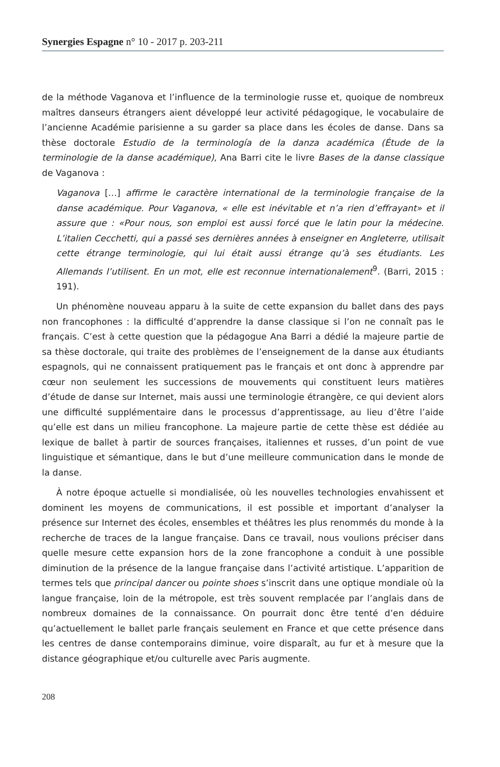Synergies Espagne n° 10 - 2017 p. 203-211
de la méthode Vaganova et l’influence de la terminologie russe et, quoique de nombreux maîtres danseurs étrangers aient développé leur activité pédagogique, le vocabulaire de l’ancienne Académie parisienne a su garder sa place dans les écoles de danse. Dans sa thèse doctorale Estudio de la terminología de la danza académica (Étude de la terminologie de la danse académique), Ana Barri cite le livre Bases de la danse classique de Vaganova :
Vaganova […] affirme le caractère international de la terminologie française de la danse académique. Pour Vaganova, « elle est inévitable et n’a rien d’effrayant» et il assure que : «Pour nous, son emploi est aussi forcé que le latin pour la médecine. L’italien Cecchetti, qui a passé ses dernières années à enseigner en Angleterre, utilisait cette étrange terminologie, qui lui était aussi étrange qu’à ses étudiants. Les Allemands l’utilisent. En un mot, elle est reconnue internationalement<sup>9</sup>. (Barri, 2015 : 191).
Un phénomène nouveau apparu à la suite de cette expansion du ballet dans des pays non francophones : la difficulté d’apprendre la danse classique si l’on ne connaît pas le français. C’est à cette question que la pédagogue Ana Barri a dédié la majeure partie de sa thèse doctorale, qui traite des problèmes de l’enseignement de la danse aux étudiants espagnols, qui ne connaissent pratiquement pas le français et ont donc à apprendre par cœur non seulement les successions de mouvements qui constituent leurs matières d’étude de danse sur Internet, mais aussi une terminologie étrangère, ce qui devient alors une difficulté supplémentaire dans le processus d’apprentissage, au lieu d’être l’aide qu’elle est dans un milieu francophone. La majeure partie de cette thèse est dédiée au lexique de ballet à partir de sources françaises, italiennes et russes, d’un point de vue linguistique et sémantique, dans le but d’une meilleure communication dans le monde de la danse.
À notre époque actuelle si mondialisée, où les nouvelles technologies envahissent et dominent les moyens de communications, il est possible et important d’analyser la présence sur Internet des écoles, ensembles et théâtres les plus renommés du monde à la recherche de traces de la langue française. Dans ce travail, nous voulions préciser dans quelle mesure cette expansion hors de la zone francophone a conduit à une possible diminution de la présence de la langue française dans l’activité artistique. L’apparition de termes tels que principal dancer ou pointe shoes s’inscrit dans une optique mondiale où la langue française, loin de la métropole, est très souvent remplacée par l’anglais dans de nombreux domaines de la connaissance. On pourrait donc être tenté d’en déduire qu’actuellement le ballet parle français seulement en France et que cette présence dans les centres de danse contemporains diminue, voire disparaît, au fur et à mesure que la distance géographique et/ou culturelle avec Paris augmente.
208